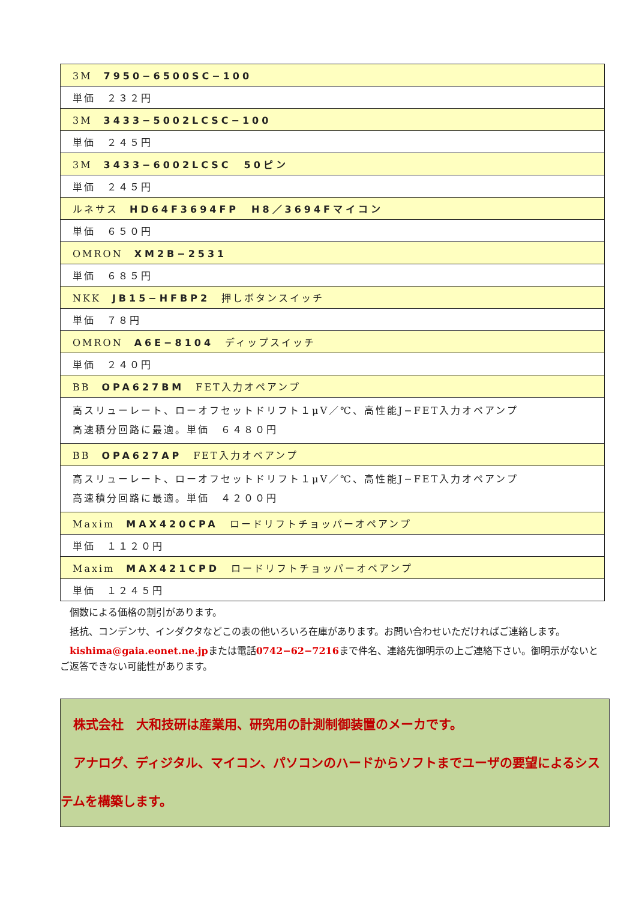| 3M 7950−6500SC−100 |
| 単価 ２３２円 |
| 3M 3433−5002LCSC−100 |
| 単価 ２４５円 |
| 3M 3433−6002LCSC 50ピン |
| 単価 ２４５円 |
| ルネサス HD64F3694FP H8／3694Fマイコン |
| 単価 ６５０円 |
| OMRON XM2B−2531 |
| 単価 ６８５円 |
| NKK JB15−HFBP2 押しボタンスイッチ |
| 単価 ７８円 |
| OMRON A6E−8104 ディップスイッチ |
| 単価 ２４０円 |
| BB OPA627BM FET入力オペアンプ |
| 高スリューレート、ローオフセットドリフト１μV／℃、高性能J−FET入力オペアンプ 高速積分回路に最適。単価 ６４８０円 |
| BB OPA627AP FET入力オペアンプ |
| 高スリューレート、ローオフセットドリフト１μV／℃、高性能J−FET入力オペアンプ 高速積分回路に最適。単価 ４２００円 |
| Maxim MAX420CPA ロードリフトチョッパーオペアンプ |
| 単価 １１２０円 |
| Maxim MAX421CPD ロードリフトチョッパーオペアンプ |
| 単価 １２４５円 |
　個数による価格の割引があります。
　抵抗、コンデンサ、インダクタなどこの表の他いろいろ在庫があります。お問い合わせいただければご連絡します。
　kishima@gaia.eonet.ne.jpまたは電話0742−62−7216まで件名、連絡先御明示の上ご連絡下さい。御明示がないとご返答できない可能性があります。
　株式会社　大和技研は産業用、研究用の計測制御装置のメーカです。
　アナログ、ディジタル、マイコン、パソコンのハードからソフトまでユーザの要望によるシステムを構築します。